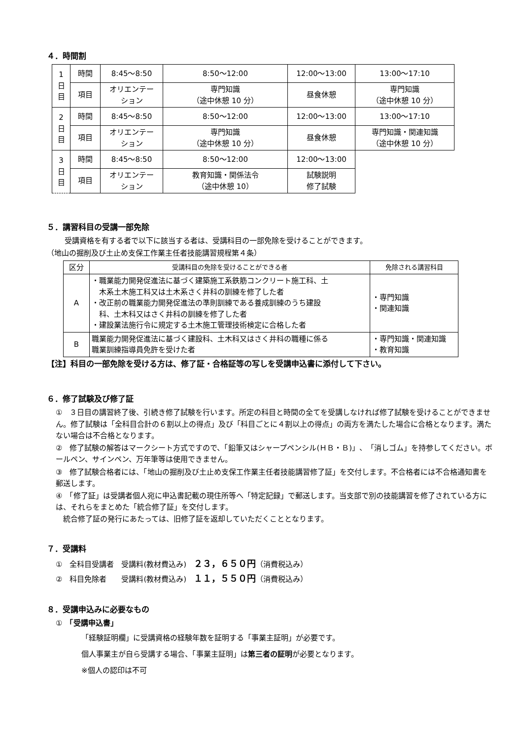４．時間割
| 1 日 目 | 時間 | 8:45～8:50 | 8:50～12:00 | 12:00～13:00 | 13:00～17:10 |
| | 項目 | オリエンテー ション | 専門知識 （途中休憩 10 分） | 昼食休憩 | 専門知識 （途中休憩 10 分） |
| 2 日 目 | 時間 | 8:45～8:50 | 8:50～12:00 | 12:00～13:00 | 13:00～17:10 |
| | 項目 | オリエンテー ション | 専門知識 （途中休憩 10 分） | 昼食休憩 | 専門知識・関連知識 （途中休憩 10 分） |
| 3 日 目 | 時間 | 8:45～8:50 | 8:50～12:00 | 12:00～13:00 | |
| | 項目 | オリエンテー ション | 教育知識・関係法令 （途中休憩 10） | 試験説明 修了試験 | |
５．講習科目の受講一部免除
受講資格を有する者で以下に該当する者は、受講科目の一部免除を受けることができます。
（地山の掘削及び土止め支保工作業主任者技能講習規程第４条）
| 区分 | 受講科目の免除を受けることができる者 | 免除される講習科目 |
| --- | --- | --- |
| A | ・職業能力開発促進法に基づく建築施工系鉄筋コンクリート施工科、土 木系土木施工科又は土木系さく井科の訓練を修了した者 ・改正前の職業能力開発促進法の準則訓練である養成訓練のうち建設 科、土木科又はさく井科の訓練を修了した者 ・建設業法施行令に規定する土木施工管理技術検定に合格した者 | ・専門知識 ・関連知識 |
| B | 職業能力開発促進法に基づく建設科、土木科又はさく井科の職種に係る 職業訓練指導員免許を受けた者 | ・専門知識・関連知識 ・教育知識 |
【注】科目の一部免除を受ける方は、修了証・合格証等の写しを受講申込書に添付して下さい。
６．修了試験及び修了証
①　３日目の講習終了後、引続き修了試験を行います。所定の科目と時間の全てを受講しなければ修了試験を受けることができません。修了試験は「全科目合計の６割以上の得点」及び「科目ごとに４割以上の得点」の両方を満たした場合に合格となります。満たない場合は不合格となります。
②　修了試験の解答はマークシート方式ですので、「鉛筆又はシャープペンシル(ＨＢ・Ｂ)」、「消しゴム」を持参してください。ボールペン、サインペン、万年筆等は使用できません。
③　修了試験合格者には、「地山の掘削及び土止め支保工作業主任者技能講習修了証」を交付します。不合格者には不合格通知書を郵送します。
④　「修了証」は受講者個人宛に申込書記載の現住所等へ「特定記録」で郵送します。当支部で別の技能講習を修了されている方には、それらをまとめた「統合修了証」を交付します。
　統合修了証の発行にあたっては、旧修了証を返却していただくこととなります。
７．受講料
①　全科目受講者　受講料(教材費込み)　２３，６５０円（消費税込み）
②　科目免除者　　受講料(教材費込み)　１１，５５０円（消費税込み）
８．受講申込みに必要なもの
①　「受講申込書」
「経験証明欄」に受講資格の経験年数を証明する「事業主証明」が必要です。
個人事業主が自ら受講する場合、「事業主証明」は第三者の証明が必要となります。
※個人の認印は不可